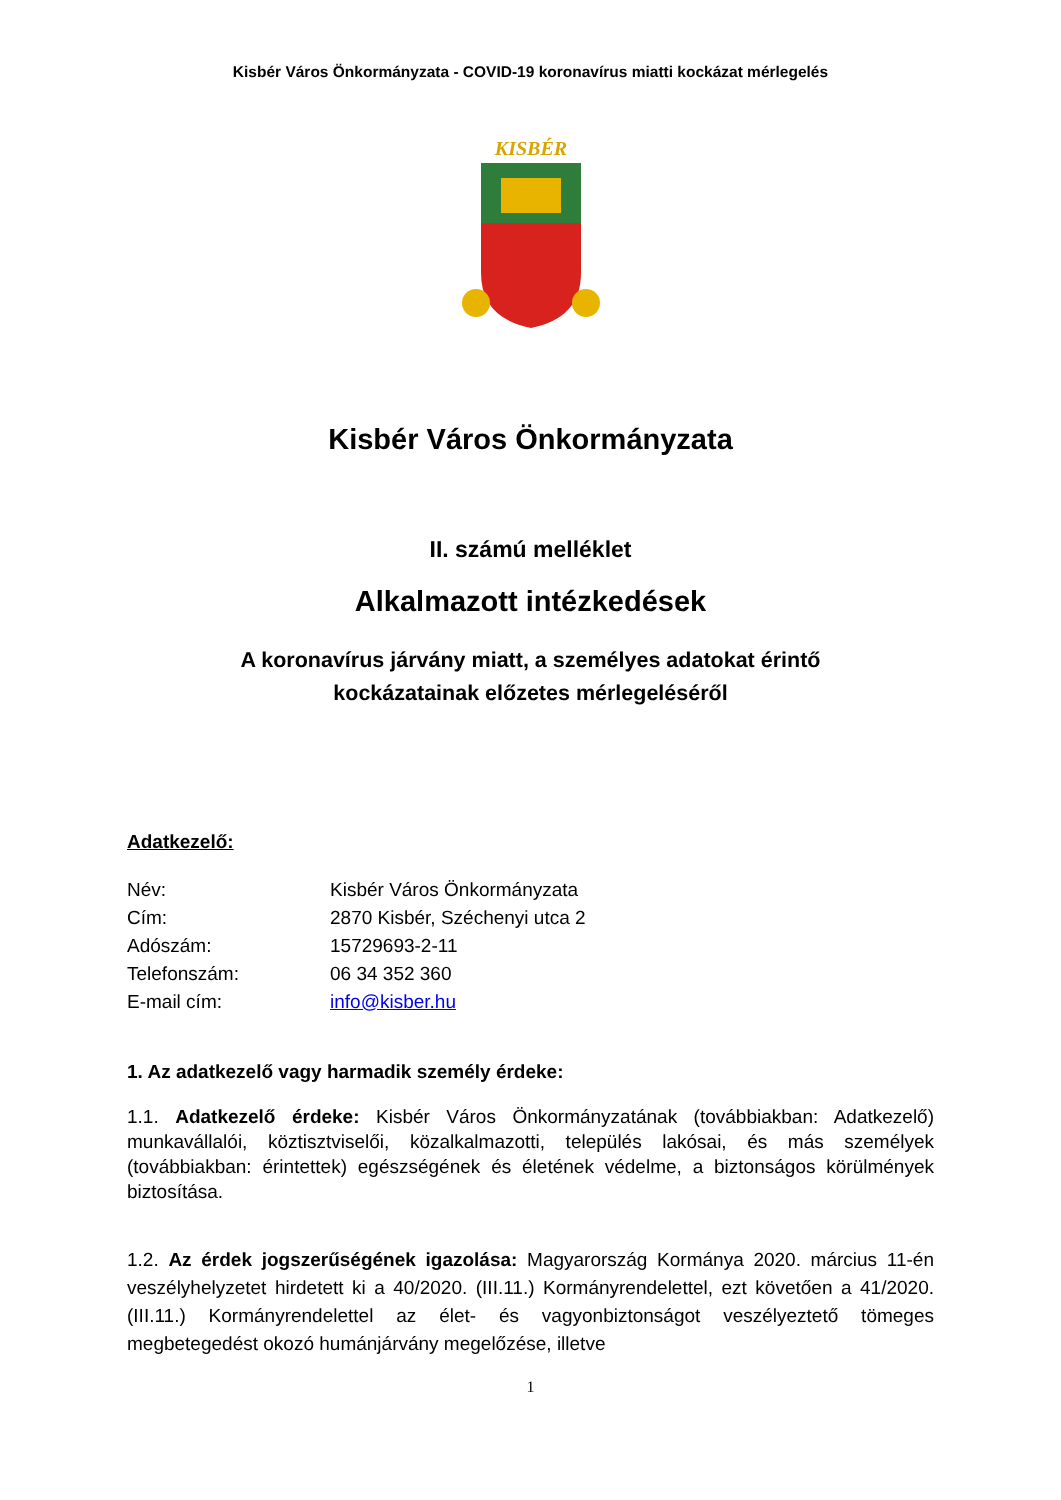Kisbér Város Önkormányzata - COVID-19 koronavírus miatti kockázat mérlegelés
KISBÉR
Kisbér Város Önkormányzata
II. számú melléklet
Alkalmazott intézkedések
A koronavírus járvány miatt, a személyes adatokat érintő
kockázatainak előzetes mérlegeléséről
Adatkezelő:
Név: Kisbér Város Önkormányzata
Cím: 2870 Kisbér, Széchenyi utca 2
Adószám: 15729693-2-11
Telefonszám: 06 34 352 360
E-mail cím: info@kisber.hu
1. Az adatkezelő vagy harmadik személy érdeke:
1.1. Adatkezelő érdeke: Kisbér Város Önkormányzatának (továbbiakban: Adatkezelő) munkavállalói, köztisztviselői, közalkalmazotti, település lakósai, és más személyek (továbbiakban: érintettek) egészségének és életének védelme, a biztonságos körülmények biztosítása.
1.2. Az érdek jogszerűségének igazolása: Magyarország Kormánya 2020. március 11-én veszélyhelyzetet hirdetett ki a 40/2020. (III.11.) Kormányrendelettel, ezt követően a 41/2020. (III.11.) Kormányrendelettel az élet- és vagyonbiztonságot veszélyeztető tömeges megbetegedést okozó humánjárvány megelőzése, illetve
1